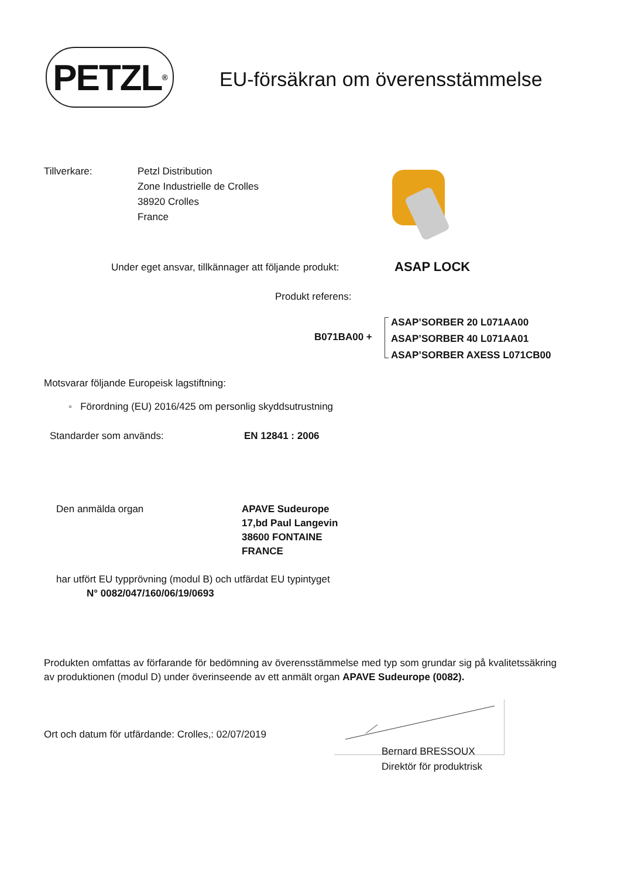PETZL<sup>®</sup>
EU-försäkran om överensstämmelse
Tillverkare: Petzl Distribution
Zone Industrielle de Crolles
38920 Crolles
France
Under eget ansvar, tillkännager att följande produkt:
ASAP LOCK
Produkt referens:
B071BA00 +
ASAP’SORBER 20 L071AA00
ASAP’SORBER 40 L071AA01
ASAP’SORBER AXESS L071CB00
Motsvarar följande Europeisk lagstiftning:
◦ Förordning (EU) 2016/425 om personlig skyddsutrustning
Standarder som används: EN 12841 : 2006
Den anmälda organ APAVE Sudeurope
17,bd Paul Langevin
38600 FONTAINE
FRANCE
har utfört EU typprövning (modul B) och utfärdat EU typintyget
N° 0082/047/160/06/19/0693
Produkten omfattas av förfarande för bedömning av överensstämmelse med typ som grundar sig på kvalitetssäkring av produktionen (modul D) under överinseende av ett anmält organ APAVE Sudeurope (0082).
Ort och datum för utfärdande: Crolles,: 02/07/2019
Bernard BRESSOUX
Direktör för produktrisk